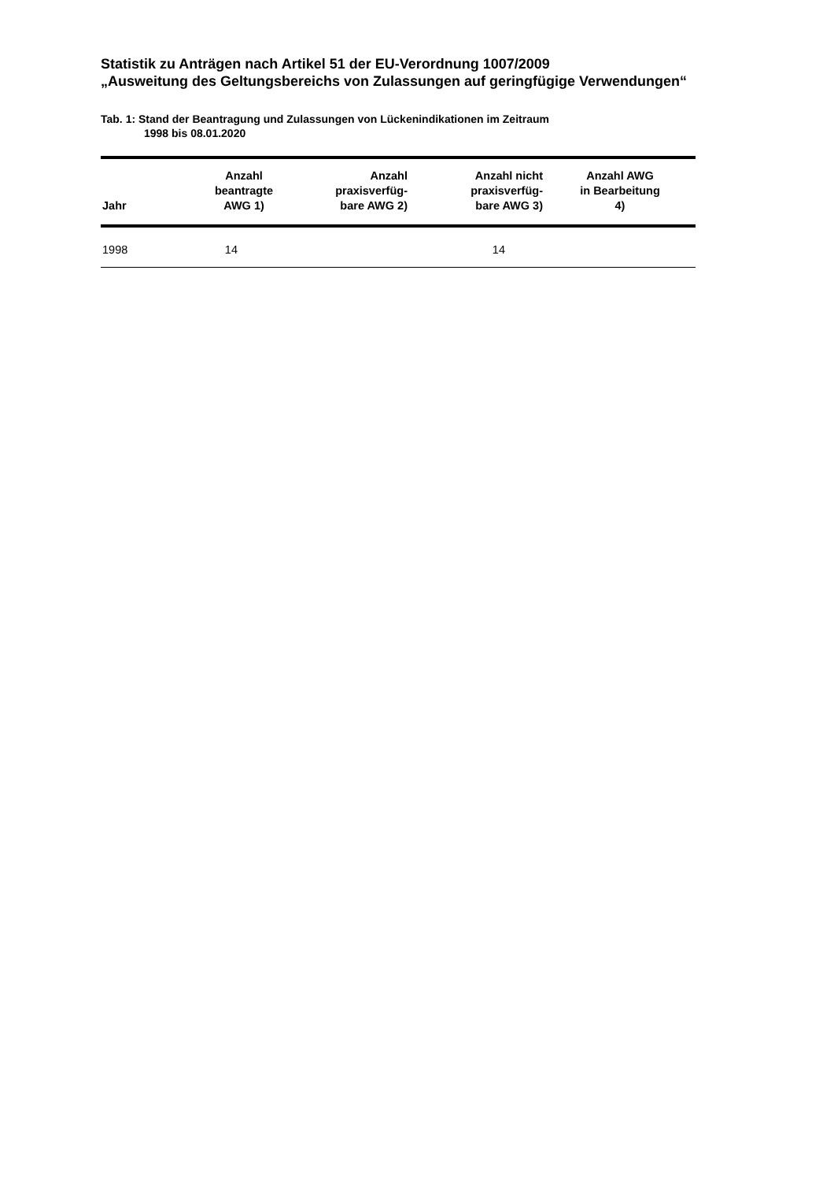Statistik zu Anträgen nach Artikel 51 der EU-Verordnung 1007/2009
„Ausweitung des Geltungsbereichs von Zulassungen auf geringfügige Verwendungen“
Tab. 1: Stand der Beantragung und Zulassungen von Lückenindikationen im Zeitraum
1998 bis 08.01.2020
| Jahr | Anzahl beantragte AWG 1) | Anzahl praxisverfüg- bare AWG 2) | Anzahl nicht praxisverfüg- bare AWG 3) | Anzahl AWG in Bearbeitung 4) |
| --- | --- | --- | --- | --- |
| 1998 | 14 | | 14 | |